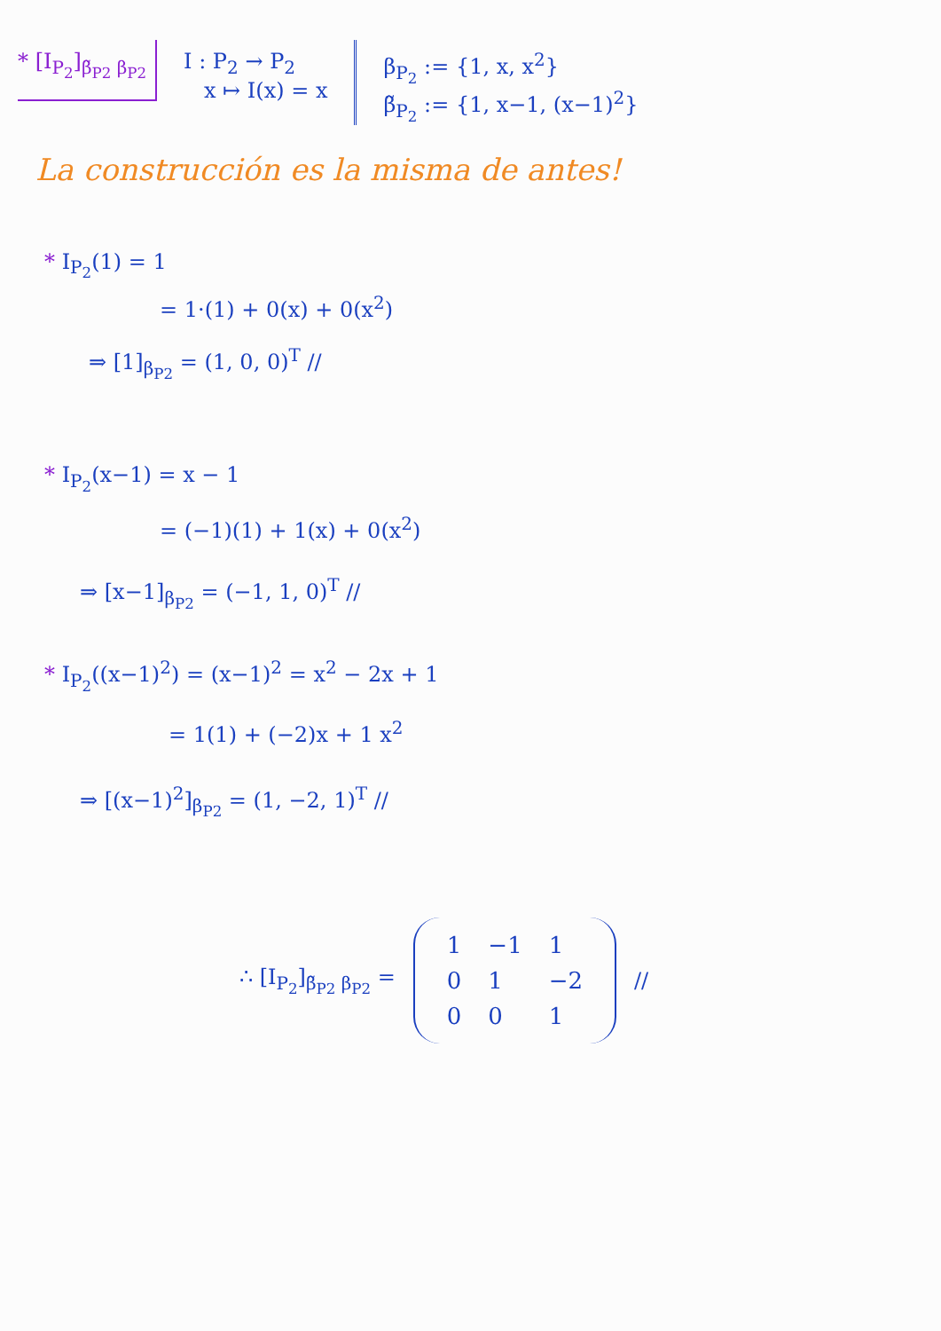* [I<sub>P<sub>2</sub></sub>]<sub>β̃<sub>P2</sub> β<sub>P2</sub></sub> I : P<sub>2</sub> → P<sub>2</sub>
x ↦ I(x) = x
β<sub>P<sub>2</sub></sub> := {1, x, x<sup>2</sup>}
β̃<sub>P<sub>2</sub></sub> := {1, x−1, (x−1)<sup>2</sup>}
La construcción es la misma de antes!
* I<sub>P<sub>2</sub></sub>(1) = 1
= 1·(1) + 0(x) + 0(x<sup>2</sup>)
⇒ [1]<sub>β<sub>P2</sub></sub> = (1, 0, 0)<sup>T</sup> //
* I<sub>P<sub>2</sub></sub>(x−1) = x − 1
= (−1)(1) + 1(x) + 0(x<sup>2</sup>)
⇒ [x−1]<sub>β<sub>P2</sub></sub> = (−1, 1, 0)<sup>T</sup> //
* I<sub>P<sub>2</sub></sub>((x−1)<sup>2</sup>) = (x−1)<sup>2</sup> = x<sup>2</sup> − 2x + 1
= 1(1) + (−2)x + 1 x<sup>2</sup>
⇒ [(x−1)<sup>2</sup>]<sub>β<sub>P2</sub></sub> = (1, −2, 1)<sup>T</sup> //
∴ [I<sub>P<sub>2</sub></sub>]<sub>β̃<sub>P2</sub> β<sub>P2</sub></sub> =
| 1 | −1 | 1 |
| 0 | 1 | −2 |
| 0 | 0 | 1 |
//